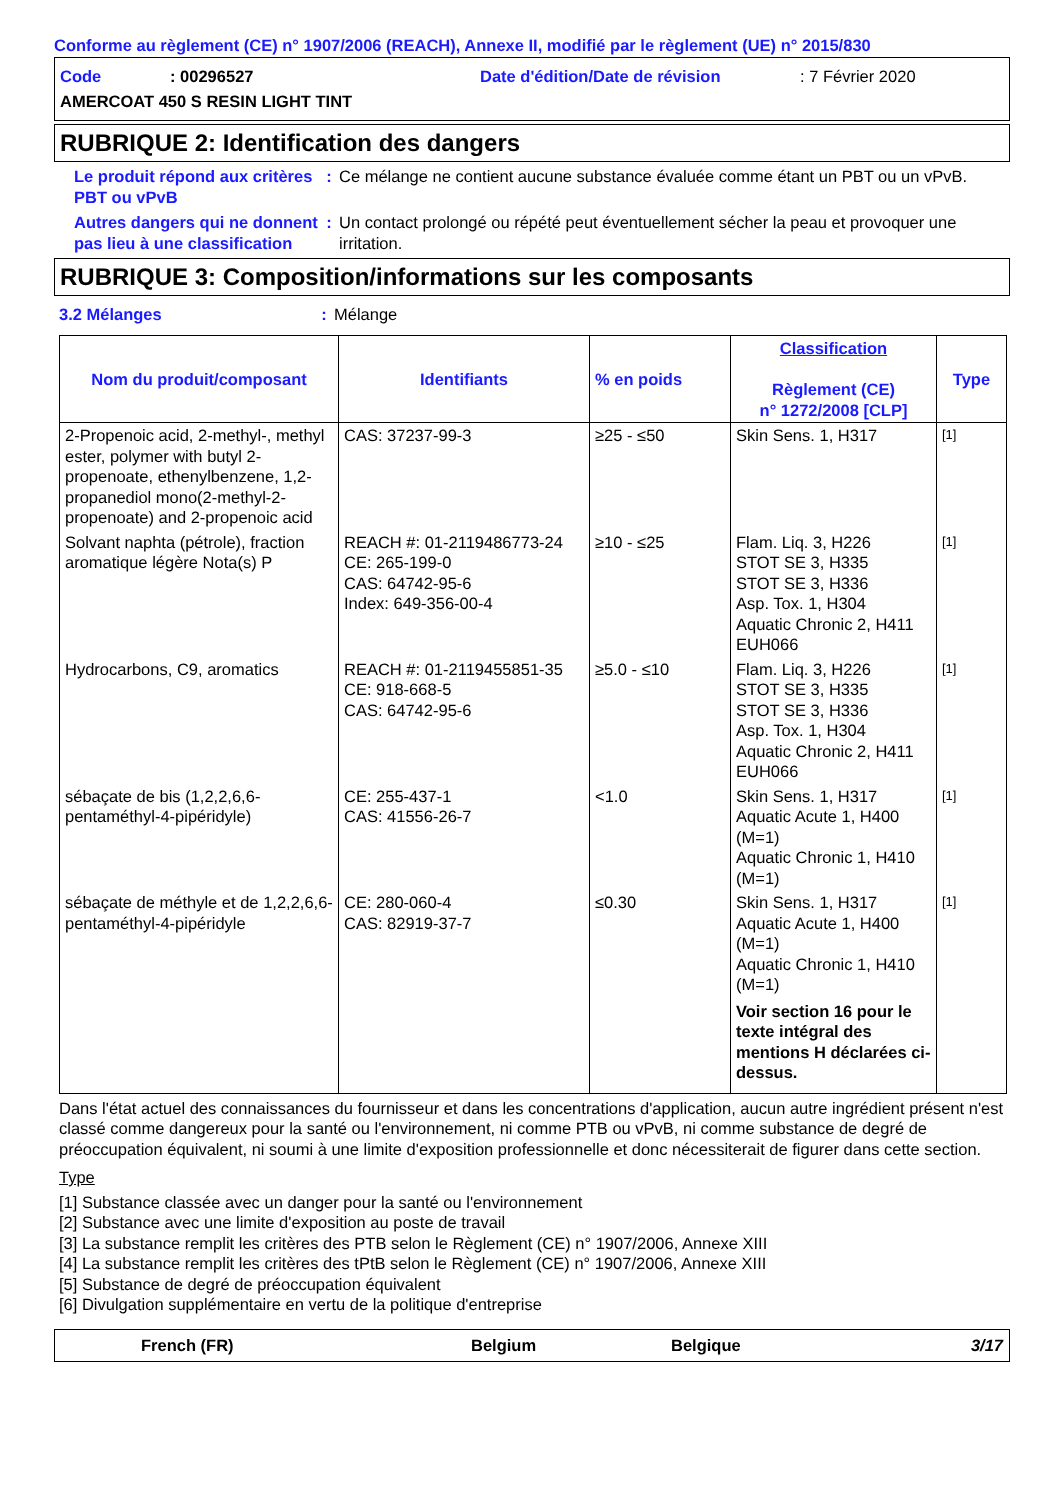Conforme au règlement (CE) n° 1907/2006 (REACH), Annexe II, modifié par le règlement (UE) n° 2015/830
Code: 00296527 Date d'édition/Date de révision: 7 Février 2020
AMERCOAT 450 S RESIN LIGHT TINT
RUBRIQUE 2: Identification des dangers
Le produit répond aux critères PBT ou vPvB
: Ce mélange ne contient aucune substance évaluée comme étant un PBT ou un vPvB.
Autres dangers qui ne donnent pas lieu à une classification
: Un contact prolongé ou répété peut éventuellement sécher la peau et provoquer une irritation.
RUBRIQUE 3: Composition/informations sur les composants
3.2 Mélanges : Mélange
| Nom du produit/composant | Identifiants | % en poids | Classification Règlement (CE) n° 1272/2008 [CLP] | Type |
| --- | --- | --- | --- | --- |
| 2-Propenoic acid, 2-methyl-, methyl ester, polymer with butyl 2-propenoate, ethenylbenzene, 1,2-propanediol mono(2-methyl-2-propenoate) and 2-propenoic acid | CAS: 37237-99-3 | ≥25 - ≤50 | Skin Sens. 1, H317 | [1] |
| Solvant naphta (pétrole), fraction aromatique légère Nota(s) P | REACH #: 01-2119486773-24 CE: 265-199-0 CAS: 64742-95-6 Index: 649-356-00-4 | ≥10 - ≤25 | Flam. Liq. 3, H226 STOT SE 3, H335 STOT SE 3, H336 Asp. Tox. 1, H304 Aquatic Chronic 2, H411 EUH066 | [1] |
| Hydrocarbons, C9, aromatics | REACH #: 01-2119455851-35 CE: 918-668-5 CAS: 64742-95-6 | ≥5.0 - ≤10 | Flam. Liq. 3, H226 STOT SE 3, H335 STOT SE 3, H336 Asp. Tox. 1, H304 Aquatic Chronic 2, H411 EUH066 | [1] |
| sébaçate de bis (1,2,2,6,6-pentaméthyl-4-pipéridyle) | CE: 255-437-1 CAS: 41556-26-7 | <1.0 | Skin Sens. 1, H317 Aquatic Acute 1, H400 (M=1) Aquatic Chronic 1, H410 (M=1) | [1] |
| sébaçate de méthyle et de 1,2,2,6,6-pentaméthyl-4-pipéridyle | CE: 280-060-4 CAS: 82919-37-7 | ≤0.30 | Skin Sens. 1, H317 Aquatic Acute 1, H400 (M=1) Aquatic Chronic 1, H410 (M=1) Voir section 16 pour le texte intégral des mentions H déclarées ci-dessus. | [1] |
Dans l'état actuel des connaissances du fournisseur et dans les concentrations d'application, aucun autre ingrédient présent n'est classé comme dangereux pour la santé ou l'environnement, ni comme PTB ou vPvB, ni comme substance de degré de préoccupation équivalent, ni soumi à une limite d'exposition professionnelle et donc nécessiterait de figurer dans cette section.
Type
[1] Substance classée avec un danger pour la santé ou l'environnement
[2] Substance avec une limite d'exposition au poste de travail
[3] La substance remplit les critères des PTB selon le Règlement (CE) n° 1907/2006, Annexe XIII
[4] La substance remplit les critères des tPtB selon le Règlement (CE) n° 1907/2006, Annexe XIII
[5] Substance de degré de préoccupation équivalent
[6] Divulgation supplémentaire en vertu de la politique d'entreprise
French (FR) Belgium Belgique 3/17